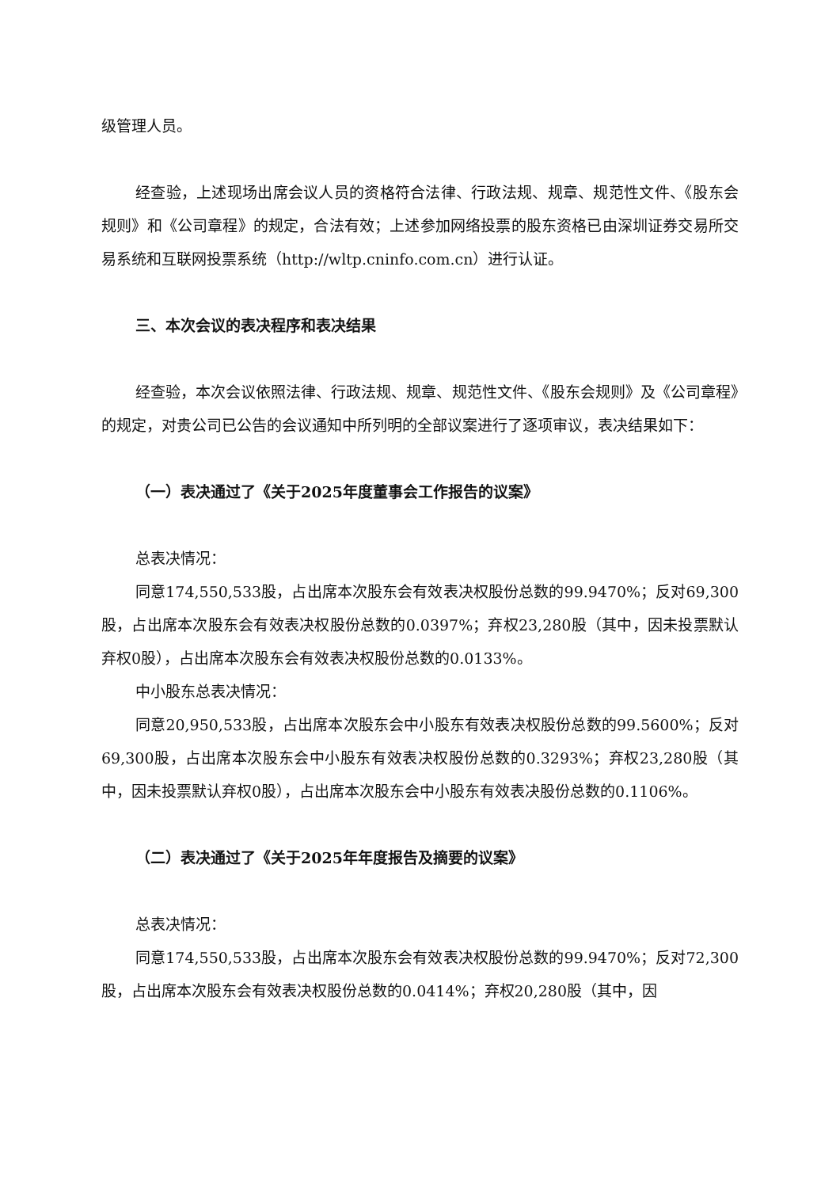级管理人员。
经查验，上述现场出席会议人员的资格符合法律、行政法规、规章、规范性文件、《股东会规则》和《公司章程》的规定，合法有效；上述参加网络投票的股东资格已由深圳证券交易所交易系统和互联网投票系统（http://wltp.cninfo.com.cn）进行认证。
三、本次会议的表决程序和表决结果
经查验，本次会议依照法律、行政法规、规章、规范性文件、《股东会规则》及《公司章程》的规定，对贵公司已公告的会议通知中所列明的全部议案进行了逐项审议，表决结果如下：
（一）表决通过了《关于2025年度董事会工作报告的议案》
总表决情况：
同意174,550,533股，占出席本次股东会有效表决权股份总数的99.9470%；反对69,300股，占出席本次股东会有效表决权股份总数的0.0397%；弃权23,280股（其中，因未投票默认弃权0股），占出席本次股东会有效表决权股份总数的0.0133%。
中小股东总表决情况：
同意20,950,533股，占出席本次股东会中小股东有效表决权股份总数的99.5600%；反对69,300股，占出席本次股东会中小股东有效表决权股份总数的0.3293%；弃权23,280股（其中，因未投票默认弃权0股），占出席本次股东会中小股东有效表决股份总数的0.1106%。
（二）表决通过了《关于2025年年度报告及摘要的议案》
总表决情况：
同意174,550,533股，占出席本次股东会有效表决权股份总数的99.9470%；反对72,300股，占出席本次股东会有效表决权股份总数的0.0414%；弃权20,280股（其中，因